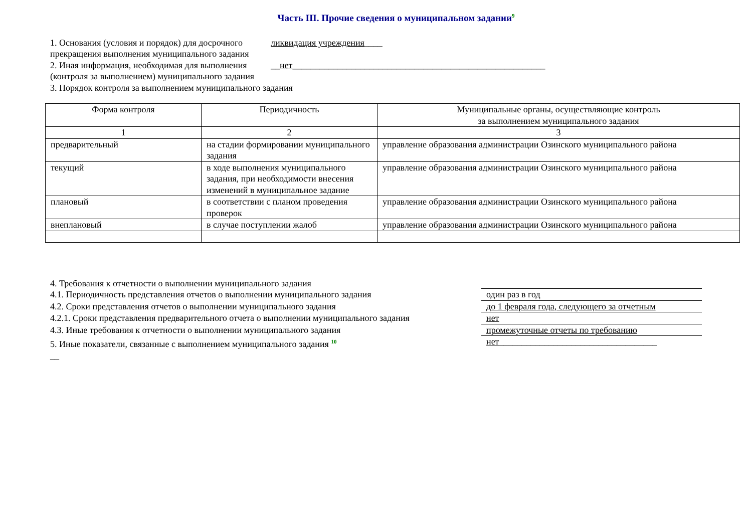Часть III. Прочие сведения о муниципальном задании<sup>9</sup>
1. Основания (условия и порядок) для досрочного прекращения выполнения муниципального задания
ликвидация учреждения____
2. Иная информация, необходимая для выполнения (контроля за выполнением) муниципального задания
__нет________________________________________________________
3. Порядок контроля за выполнением муниципального задания
| Форма контроля | Периодичность | Муниципальные органы, осуществляющие контроль за выполнением муниципального задания |
| --- | --- | --- |
| 1 | 2 | 3 |
| предварительный | на стадии формировании муниципального задания | управление образования администрации Озинского муниципального района |
| текущий | в ходе выполнения муниципального задания, при необходимости внесения изменений в муниципальное задание | управление образования администрации Озинского муниципального района |
| плановый | в соответствии с планом проведения проверок | управление образования администрации Озинского муниципального района |
| внеплановый | в случае поступлении жалоб | управление образования администрации Озинского муниципального района |
4. Требования к отчетности о выполнении муниципального задания
4.1. Периодичность представления отчетов о выполнении муниципального задания один раз в год
4.2. Сроки представления отчетов о выполнении муниципального задания до 1 февраля года, следующего за отчетным
4.2.1. Сроки представления предварительного отчета о выполнении муниципального задания
нет
4.3. Иные требования к отчетности о выполнении муниципального задания промежуточные отчеты по требованию
5. Иные показатели, связанные с выполнением муниципального задания <sup>10</sup>
нет___________________________________
__